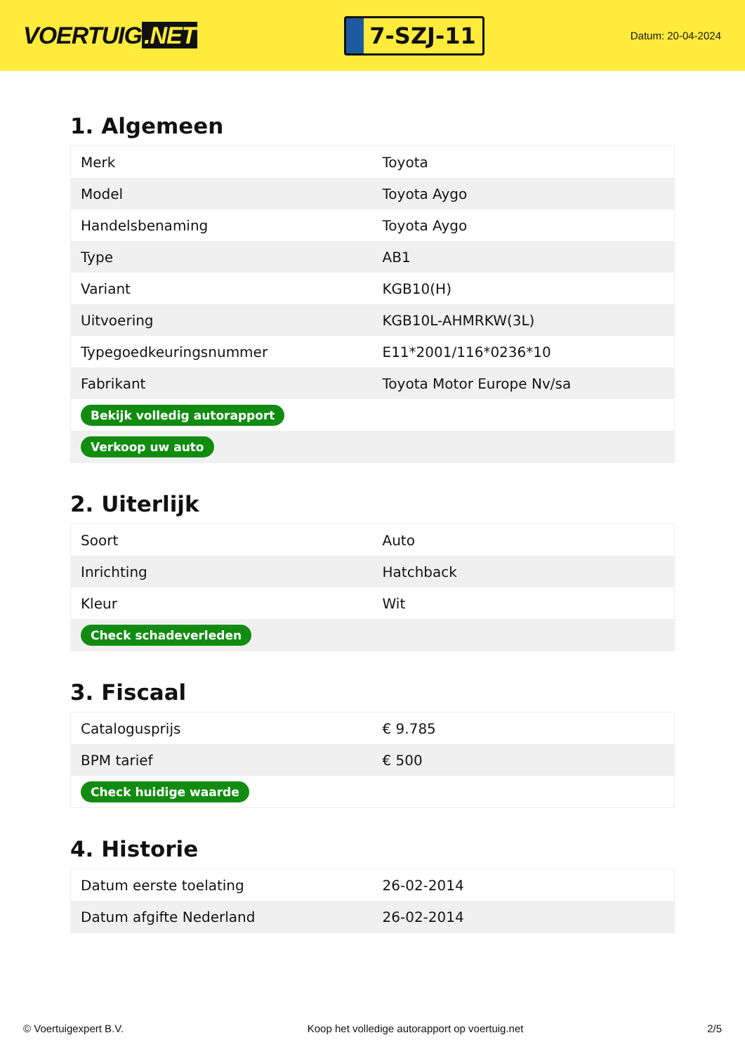VOERTUIG.NET
7-SZJ-11
Datum: 20-04-2024
1. Algemeen
| Merk | Toyota |
| Model | Toyota Aygo |
| Handelsbenaming | Toyota Aygo |
| Type | AB1 |
| Variant | KGB10(H) |
| Uitvoering | KGB10L-AHMRKW(3L) |
| Typegoedkeuringsnummer | E11*2001/116*0236*10 |
| Fabrikant | Toyota Motor Europe Nv/sa |
| Bekijk volledig autorapport | |
| Verkoop uw auto | |
2. Uiterlijk
| Soort | Auto |
| Inrichting | Hatchback |
| Kleur | Wit |
| Check schadeverleden | |
3. Fiscaal
| Catalogusprijs | € 9.785 |
| BPM tarief | € 500 |
| Check huidige waarde | |
4. Historie
| Datum eerste toelating | 26-02-2014 |
| Datum afgifte Nederland | 26-02-2014 |
© Voertuigexpert B.V. Koop het volledige autorapport op voertuig.net 2/5